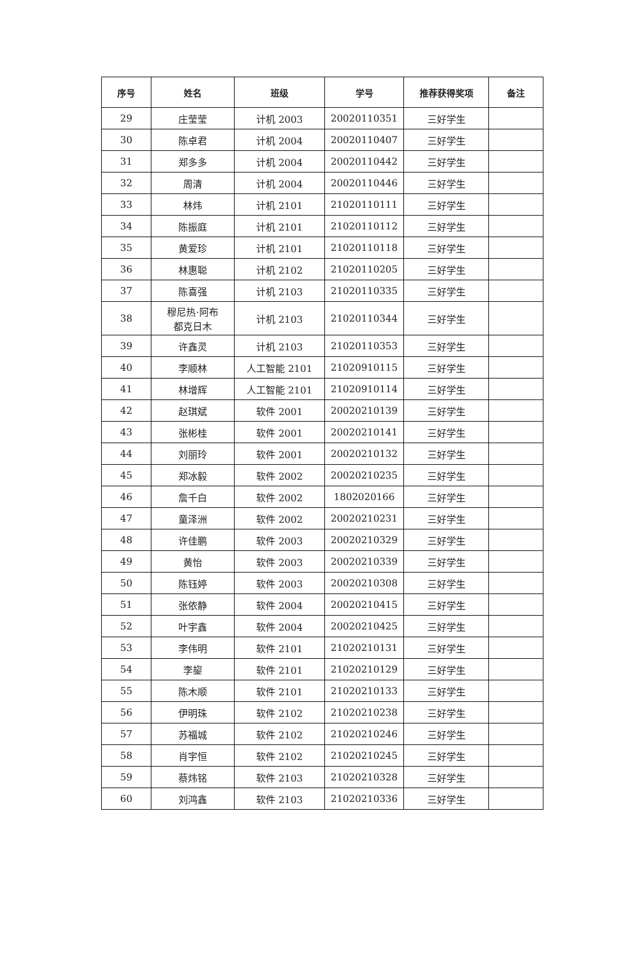| 序号 | 姓名 | 班级 | 学号 | 推荐获得奖项 | 备注 |
| --- | --- | --- | --- | --- | --- |
| 29 | 庄莹莹 | 计机 2003 | 20020110351 | 三好学生 | |
| 30 | 陈卓君 | 计机 2004 | 20020110407 | 三好学生 | |
| 31 | 郑多多 | 计机 2004 | 20020110442 | 三好学生 | |
| 32 | 周清 | 计机 2004 | 20020110446 | 三好学生 | |
| 33 | 林炜 | 计机 2101 | 21020110111 | 三好学生 | |
| 34 | 陈振庭 | 计机 2101 | 21020110112 | 三好学生 | |
| 35 | 黄爱珍 | 计机 2101 | 21020110118 | 三好学生 | |
| 36 | 林惠聪 | 计机 2102 | 21020110205 | 三好学生 | |
| 37 | 陈喜强 | 计机 2103 | 21020110335 | 三好学生 | |
| 38 | 穆尼热·阿布 都克日木 | 计机 2103 | 21020110344 | 三好学生 | |
| 39 | 许鑫灵 | 计机 2103 | 21020110353 | 三好学生 | |
| 40 | 李顺林 | 人工智能 2101 | 21020910115 | 三好学生 | |
| 41 | 林增辉 | 人工智能 2101 | 21020910114 | 三好学生 | |
| 42 | 赵琪斌 | 软件 2001 | 20020210139 | 三好学生 | |
| 43 | 张彬桂 | 软件 2001 | 20020210141 | 三好学生 | |
| 44 | 刘丽玲 | 软件 2001 | 20020210132 | 三好学生 | |
| 45 | 郑冰毅 | 软件 2002 | 20020210235 | 三好学生 | |
| 46 | 詹千白 | 软件 2002 | 1802020166 | 三好学生 | |
| 47 | 童泽洲 | 软件 2002 | 20020210231 | 三好学生 | |
| 48 | 许佳鹏 | 软件 2003 | 20020210329 | 三好学生 | |
| 49 | 黄怡 | 软件 2003 | 20020210339 | 三好学生 | |
| 50 | 陈钰婷 | 软件 2003 | 20020210308 | 三好学生 | |
| 51 | 张依静 | 软件 2004 | 20020210415 | 三好学生 | |
| 52 | 叶宇鑫 | 软件 2004 | 20020210425 | 三好学生 | |
| 53 | 李伟明 | 软件 2101 | 21020210131 | 三好学生 | |
| 54 | 李鋆 | 软件 2101 | 21020210129 | 三好学生 | |
| 55 | 陈木顺 | 软件 2101 | 21020210133 | 三好学生 | |
| 56 | 伊明珠 | 软件 2102 | 21020210238 | 三好学生 | |
| 57 | 苏福城 | 软件 2102 | 21020210246 | 三好学生 | |
| 58 | 肖宇恒 | 软件 2102 | 21020210245 | 三好学生 | |
| 59 | 蔡炜铭 | 软件 2103 | 21020210328 | 三好学生 | |
| 60 | 刘鸿鑫 | 软件 2103 | 21020210336 | 三好学生 | |